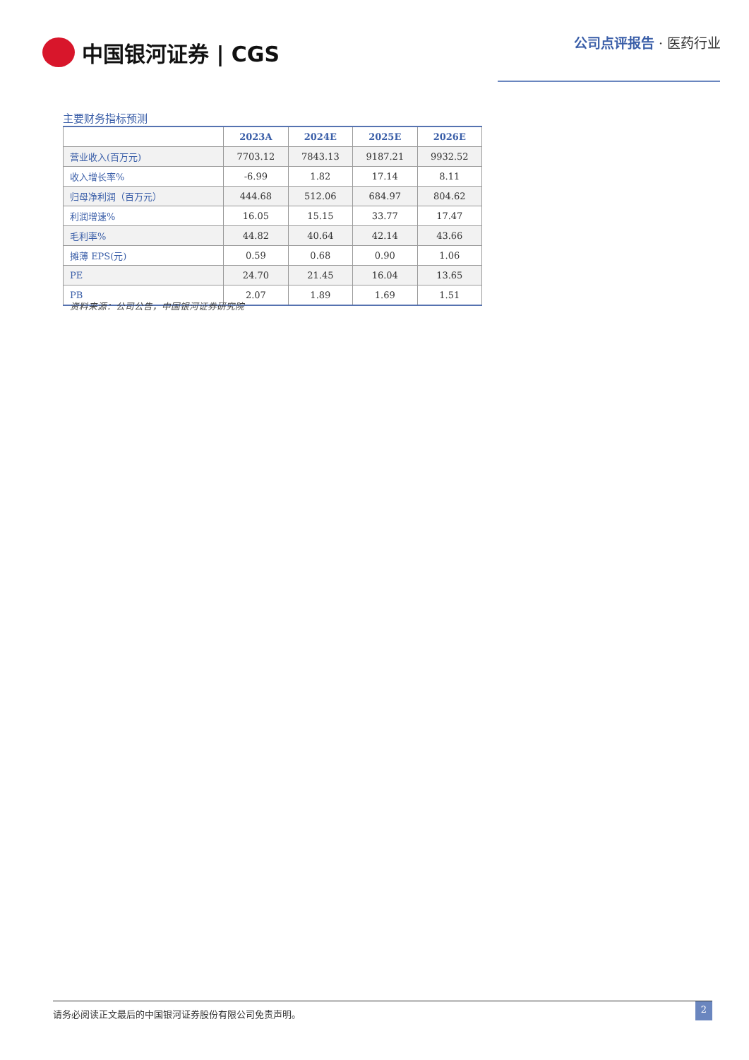中国银河证券 | CGS 公司点评报告 · 医药行业
主要财务指标预测
| | 2023A | 2024E | 2025E | 2026E |
| --- | --- | --- | --- | --- |
| 营业收入(百万元) | 7703.12 | 7843.13 | 9187.21 | 9932.52 |
| 收入增长率% | -6.99 | 1.82 | 17.14 | 8.11 |
| 归母净利润（百万元） | 444.68 | 512.06 | 684.97 | 804.62 |
| 利润增速% | 16.05 | 15.15 | 33.77 | 17.47 |
| 毛利率% | 44.82 | 40.64 | 42.14 | 43.66 |
| 摊薄 EPS(元) | 0.59 | 0.68 | 0.90 | 1.06 |
| PE | 24.70 | 21.45 | 16.04 | 13.65 |
| PB | 2.07 | 1.89 | 1.69 | 1.51 |
资料来源：公司公告，中国银河证券研究院
请务必阅读正文最后的中国银河证券股份有限公司免责声明。 2